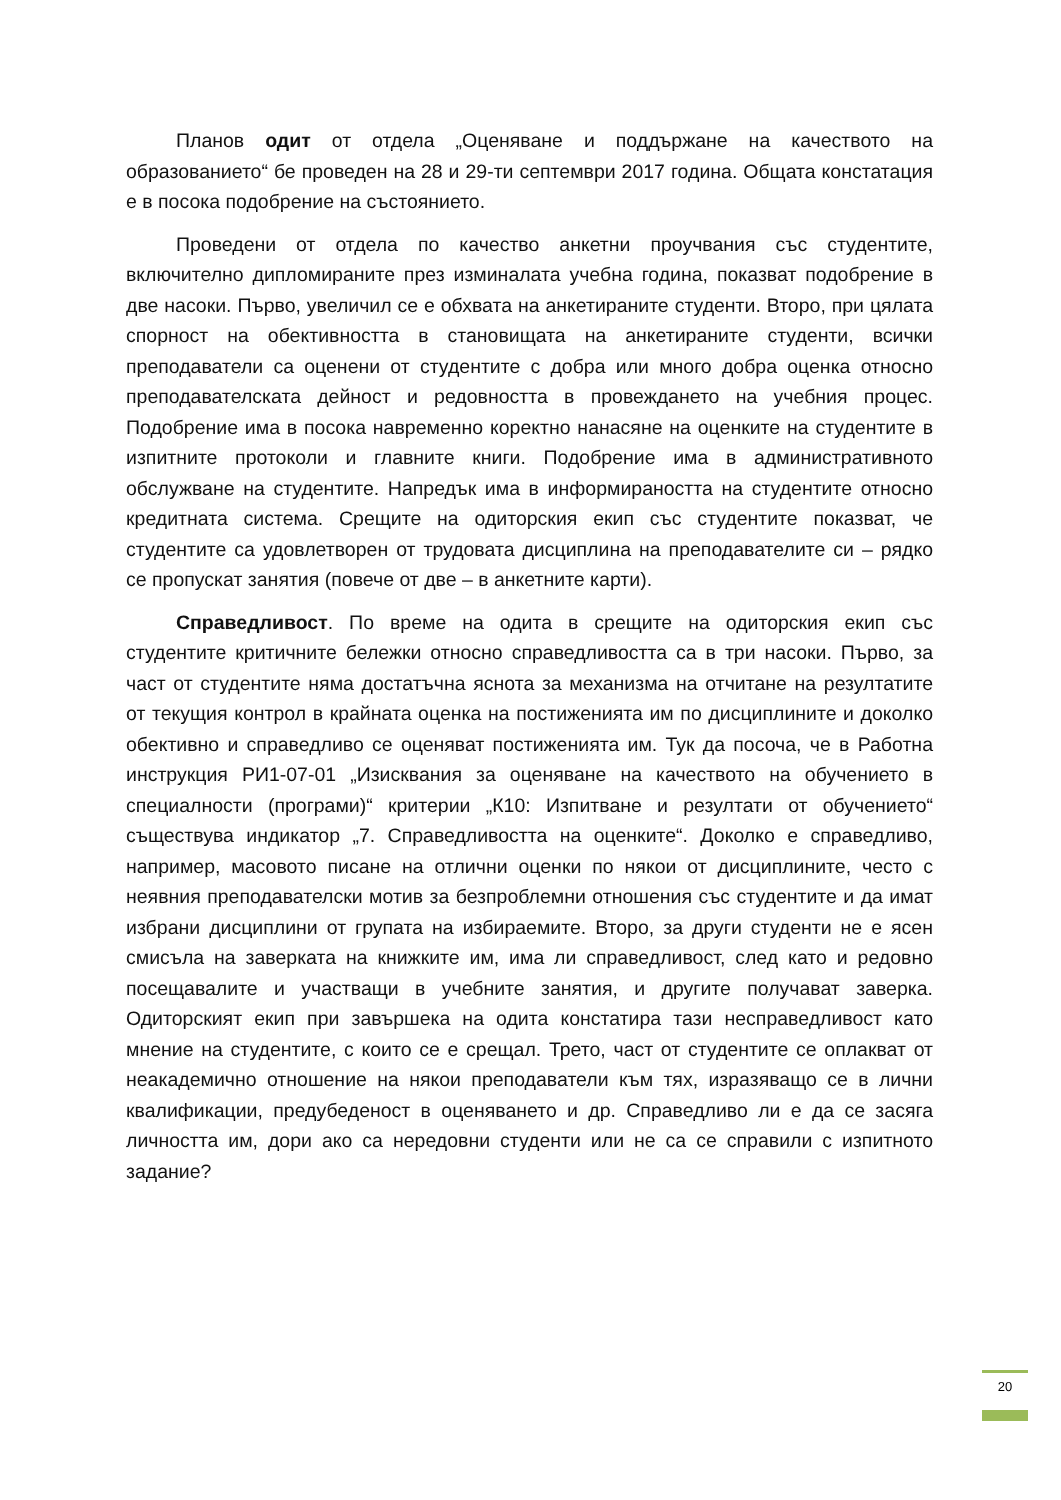Планов одит от отдела „Оценяване и поддържане на качеството на образованието“ бе проведен на 28 и 29-ти септември 2017 година. Общата констатация е в посока подобрение на състоянието.
Проведени от отдела по качество анкетни проучвания със студентите, включително дипломираните през изминалата учебна година, показват подобрение в две насоки. Първо, увеличил се е обхвата на анкетираните студенти. Второ, при цялата спорност на обективността в становищата на анкетираните студенти, всички преподаватели са оценени от студентите с добра или много добра оценка относно преподавателската дейност и редовността в провеждането на учебния процес. Подобрение има в посока навременно коректно нанасяне на оценките на студентите в изпитните протоколи и главните книги. Подобрение има в административното обслужване на студентите. Напредък има в информираността на студентите относно кредитната система. Срещите на одиторския екип със студентите показват, че студентите са удовлетворен от трудовата дисциплина на преподавателите си – рядко се пропускат занятия (повече от две – в анкетните карти).
Справедливост. По време на одита в срещите на одиторския екип със студентите критичните бележки относно справедливостта са в три насоки. Първо, за част от студентите няма достатъчна яснота за механизма на отчитане на резултатите от текущия контрол в крайната оценка на постиженията им по дисциплините и доколко обективно и справедливо се оценяват постиженията им. Тук да посоча, че в Работна инструкция РИ1-07-01 „Изисквания за оценяване на качеството на обучението в специалности (програми)“ критерии „К10: Изпитване и резултати от обучението“ съществува индикатор „7. Справедливостта на оценките“. Доколко е справедливо, например, масовото писане на отлични оценки по някои от дисциплините, често с неявния преподавателски мотив за безпроблемни отношения със студентите и да имат избрани дисциплини от групата на избираемите. Второ, за други студенти не е ясен смисъла на заверката на книжките им, има ли справедливост, след като и редовно посещавалите и участващи в учебните занятия, и другите получават заверка. Одиторският екип при завършека на одита констатира тази несправедливост като мнение на студентите, с които се е срещал. Трето, част от студентите се оплакват от неакадемично отношение на някои преподаватели към тях, изразяващо се в лични квалификации, предубеденост в оценяването и др. Справедливо ли е да се засяга личността им, дори ако са нередовни студенти или не са се справили с изпитното задание?
20